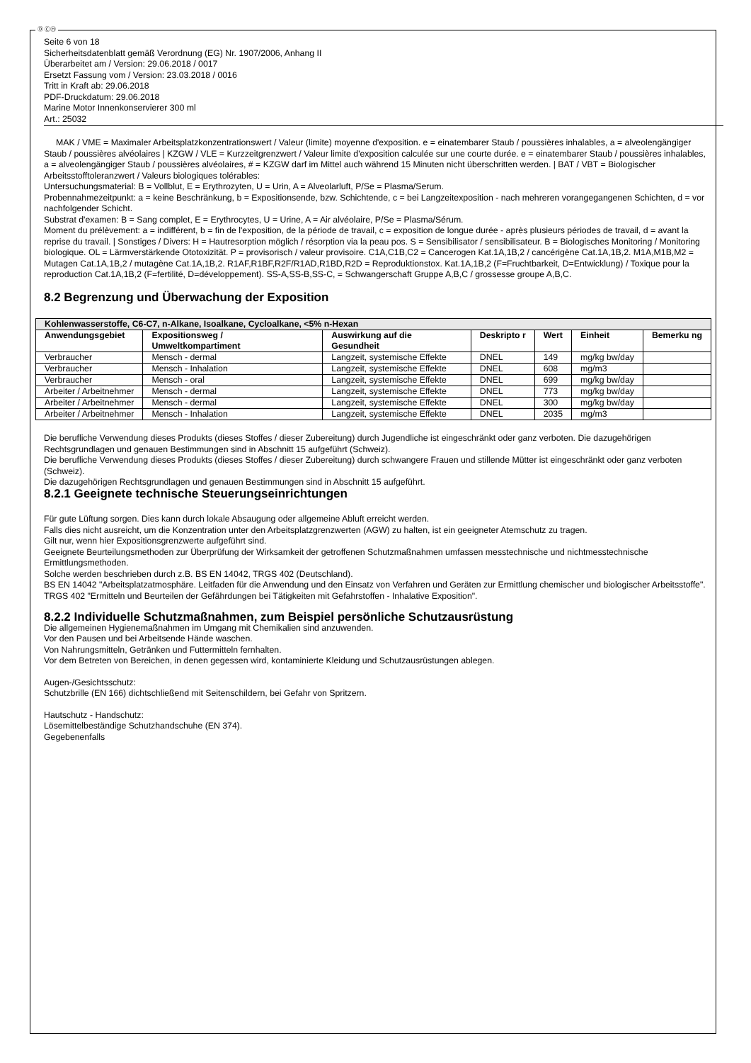Ⓓ ⒸⒽ
Seite 6 von 18
Sicherheitsdatenblatt gemäß Verordnung (EG) Nr. 1907/2006, Anhang II
Überarbeitet am / Version: 29.06.2018 / 0017
Ersetzt Fassung vom / Version: 23.03.2018 / 0016
Tritt in Kraft ab: 29.06.2018
PDF-Druckdatum: 29.06.2018
Marine Motor Innenkonservierer 300 ml
Art.: 25032
MAK / VME = Maximaler Arbeitsplatzkonzentrationswert / Valeur (limite) moyenne d'exposition. e = einatembarer Staub / poussières inhalables, a = alveolengängiger Staub / poussières alvéolaires | KZGW / VLE = Kurzzeitgrenzwert / Valeur limite d'exposition calculée sur une courte durée. e = einatembarer Staub / poussières inhalables, a = alveolengängiger Staub / poussières alvéolaires, # = KZGW darf im Mittel auch während 15 Minuten nicht überschritten werden. | BAT / VBT = Biologischer Arbeitsstofftoleranzwert / Valeurs biologiques tolérables:
Untersuchungsmaterial: B = Vollblut, E = Erythrozyten, U = Urin, A = Alveolarluft, P/Se = Plasma/Serum.
Probennahmezeitpunkt: a = keine Beschränkung, b = Expositionsende, bzw. Schichtende, c = bei Langzeitexposition - nach mehreren vorangegangenen Schichten, d = vor nachfolgender Schicht.
Substrat d'examen: B = Sang complet, E = Erythrocytes, U = Urine, A = Air alvéolaire, P/Se = Plasma/Sérum.
Moment du prélèvement: a = indifférent, b = fin de l'exposition, de la période de travail, c = exposition de longue durée - après plusieurs périodes de travail, d = avant la reprise du travail. | Sonstiges / Divers: H = Hautresorption möglich / résorption via la peau pos. S = Sensibilisator / sensibilisateur. B = Biologisches Monitoring / Monitoring biologique. OL = Lärmverstärkende Ototoxizität. P = provisorisch / valeur provisoire. C1A,C1B,C2 = Cancerogen Kat.1A,1B,2 / cancérigène Cat.1A,1B,2. M1A,M1B,M2 = Mutagen Cat.1A,1B,2 / mutagène Cat.1A,1B,2. R1AF,R1BF,R2F/R1AD,R1BD,R2D = Reproduktionstox. Kat.1A,1B,2 (F=Fruchtbarkeit, D=Entwicklung) / Toxique pour la reproduction Cat.1A,1B,2 (F=fertilité, D=développement). SS-A,SS-B,SS-C, = Schwangerschaft Gruppe A,B,C / grossesse groupe A,B,C.
8.2 Begrenzung und Überwachung der Exposition
| Kohlenwasserstoffe, C6-C7, n-Alkane, Isoalkane, Cycloalkane, <5% n-Hexan | | | | | | |
| --- | --- | --- | --- | --- | --- | --- |
| Anwendungsgebiet | Expositionsweg / Umweltkompartiment | Auswirkung auf die Gesundheit | Deskripto r | Wert | Einheit | Bemerku ng |
| Verbraucher | Mensch - dermal | Langzeit, systemische Effekte | DNEL | 149 | mg/kg bw/day | |
| Verbraucher | Mensch - Inhalation | Langzeit, systemische Effekte | DNEL | 608 | mg/m3 | |
| Verbraucher | Mensch - oral | Langzeit, systemische Effekte | DNEL | 699 | mg/kg bw/day | |
| Arbeiter / Arbeitnehmer | Mensch - dermal | Langzeit, systemische Effekte | DNEL | 773 | mg/kg bw/day | |
| Arbeiter / Arbeitnehmer | Mensch - dermal | Langzeit, systemische Effekte | DNEL | 300 | mg/kg bw/day | |
| Arbeiter / Arbeitnehmer | Mensch - Inhalation | Langzeit, systemische Effekte | DNEL | 2035 | mg/m3 | |
Die berufliche Verwendung dieses Produkts (dieses Stoffes / dieser Zubereitung) durch Jugendliche ist eingeschränkt oder ganz verboten. Die dazugehörigen Rechtsgrundlagen und genauen Bestimmungen sind in Abschnitt 15 aufgeführt (Schweiz).
Die berufliche Verwendung dieses Produkts (dieses Stoffes / dieser Zubereitung) durch schwangere Frauen und stillende Mütter ist eingeschränkt oder ganz verboten (Schweiz).
Die dazugehörigen Rechtsgrundlagen und genauen Bestimmungen sind in Abschnitt 15 aufgeführt.
8.2.1 Geeignete technische Steuerungseinrichtungen
Für gute Lüftung sorgen. Dies kann durch lokale Absaugung oder allgemeine Abluft erreicht werden.
Falls dies nicht ausreicht, um die Konzentration unter den Arbeitsplatzgrenzwerten (AGW) zu halten, ist ein geeigneter Atemschutz zu tragen.
Gilt nur, wenn hier Expositionsgrenzwerte aufgeführt sind.
Geeignete Beurteilungsmethoden zur Überprüfung der Wirksamkeit der getroffenen Schutzmaßnahmen umfassen messtechnische und nichtmesstechnische Ermittlungsmethoden.
Solche werden beschrieben durch z.B. BS EN 14042, TRGS 402 (Deutschland).
BS EN 14042 "Arbeitsplatzatmosphäre. Leitfaden für die Anwendung und den Einsatz von Verfahren und Geräten zur Ermittlung chemischer und biologischer Arbeitsstoffe".
TRGS 402 "Ermitteln und Beurteilen der Gefährdungen bei Tätigkeiten mit Gefahrstoffen - Inhalative Exposition".
8.2.2 Individuelle Schutzmaßnahmen, zum Beispiel persönliche Schutzausrüstung
Die allgemeinen Hygienemaßnahmen im Umgang mit Chemikalien sind anzuwenden.
Vor den Pausen und bei Arbeitsende Hände waschen.
Von Nahrungsmitteln, Getränken und Futtermitteln fernhalten.
Vor dem Betreten von Bereichen, in denen gegessen wird, kontaminierte Kleidung und Schutzausrüstungen ablegen.
Augen-/Gesichtsschutz:
Schutzbrille (EN 166) dichtschließend mit Seitenschildern, bei Gefahr von Spritzern.
Hautschutz - Handschutz:
Lösemittelbeständige Schutzhandschuhe (EN 374).
Gegebenenfalls